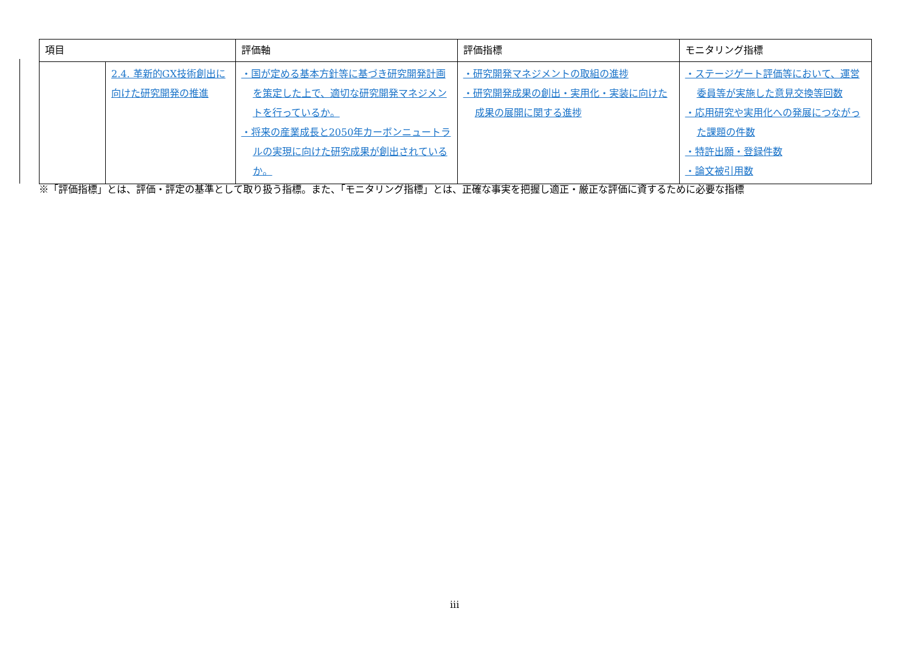| 項目 | | 評価軸 | 評価指標 | モニタリング指標 |
| --- | --- | --- | --- | --- |
| | 2.4. 革新的GX技術創出に向けた研究開発の推進 | ・国が定める基本方針等に基づき研究開発計画を策定した上で、適切な研究開発マネジメントを行っているか。 ・将来の産業成長と2050年カーボンニュートラルの実現に向けた研究成果が創出されているか。 | ・研究開発マネジメントの取組の進捗 ・研究開発成果の創出・実用化・実装に向けた成果の展開に関する進捗 | ・ステージゲート評価等において、運営委員等が実施した意見交換等回数 ・応用研究や実用化への発展につながった課題の件数 ・特許出願・登録件数 ・論文被引用数 |
※「評価指標」とは、評価・評定の基準として取り扱う指標。また、「モニタリング指標」とは、正確な事実を把握し適正・厳正な評価に資するために必要な指標
iii